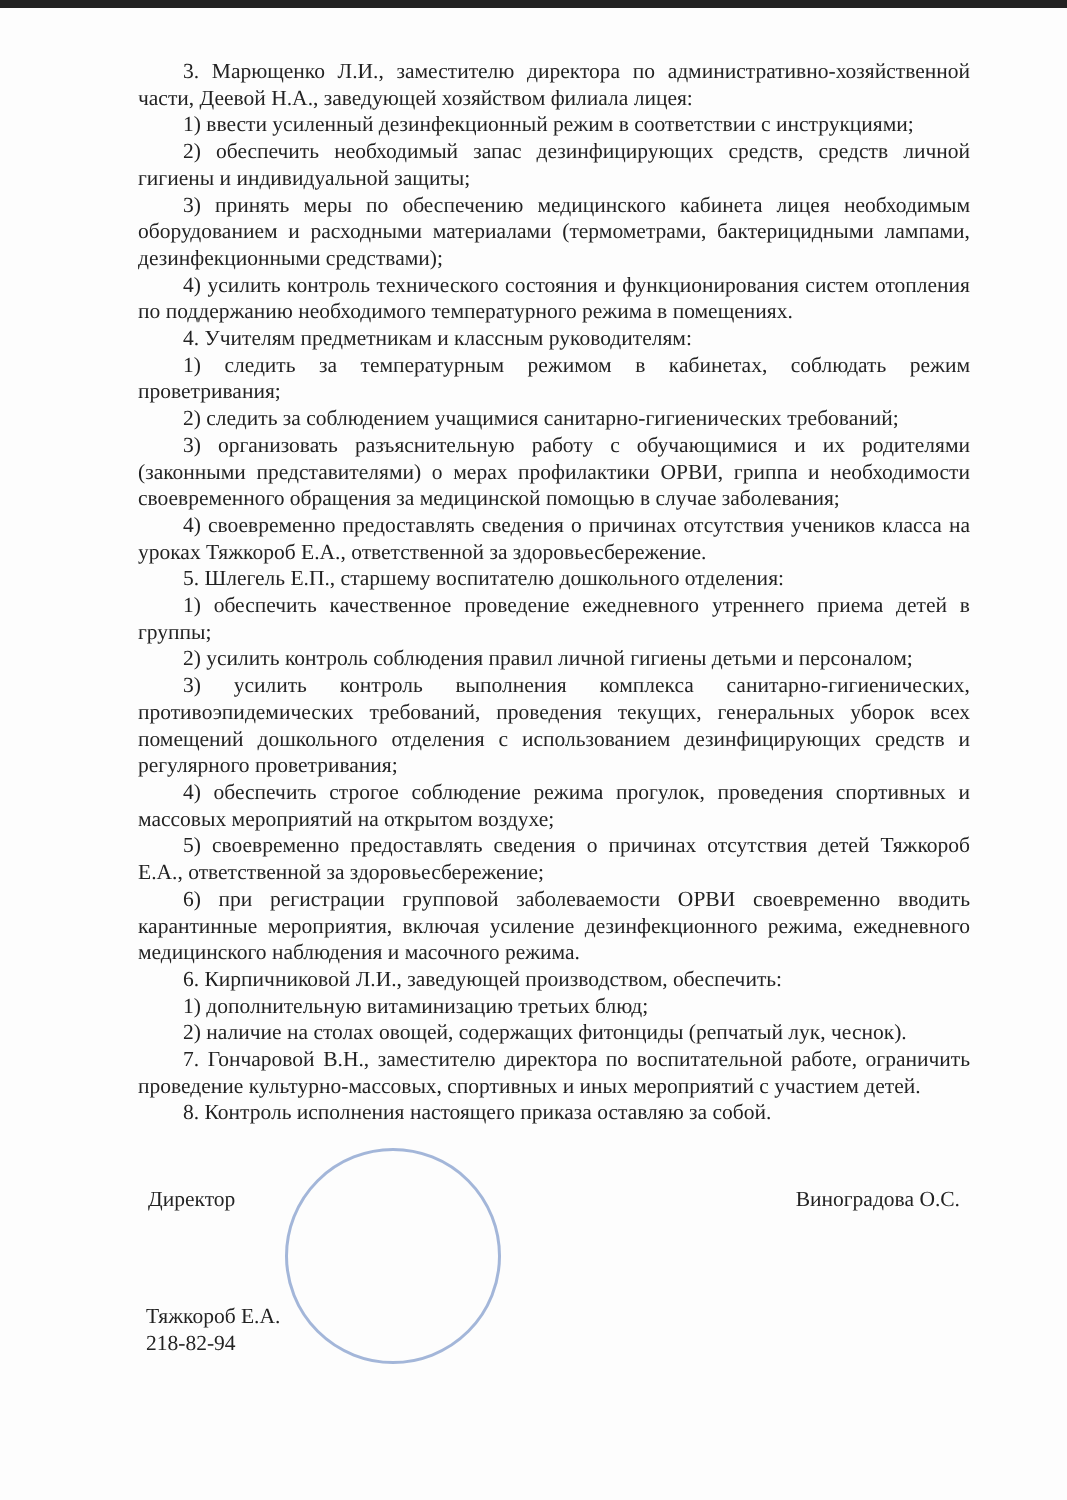3. Марющенко Л.И., заместителю директора по административно-хозяйственной части, Деевой Н.А., заведующей хозяйством филиала лицея:
1) ввести усиленный дезинфекционный режим в соответствии с инструкциями;
2) обеспечить необходимый запас дезинфицирующих средств, средств личной гигиены и индивидуальной защиты;
3) принять меры по обеспечению медицинского кабинета лицея необходимым оборудованием и расходными материалами (термометрами, бактерицидными лампами, дезинфекционными средствами);
4) усилить контроль технического состояния и функционирования систем отопления по поддержанию необходимого температурного режима в помещениях.
4. Учителям предметникам и классным руководителям:
1) следить за температурным режимом в кабинетах, соблюдать режим проветривания;
2) следить за соблюдением учащимися санитарно-гигиенических требований;
3) организовать разъяснительную работу с обучающимися и их родителями (законными представителями) о мерах профилактики ОРВИ, гриппа и необходимости своевременного обращения за медицинской помощью в случае заболевания;
4) своевременно предоставлять сведения о причинах отсутствия учеников класса на уроках Тяжкороб Е.А., ответственной за здоровьесбережение.
5. Шлегель Е.П., старшему воспитателю дошкольного отделения:
1) обеспечить качественное проведение ежедневного утреннего приема детей в группы;
2) усилить контроль соблюдения правил личной гигиены детьми и персоналом;
3) усилить контроль выполнения комплекса санитарно-гигиенических, противоэпидемических требований, проведения текущих, генеральных уборок всех помещений дошкольного отделения с использованием дезинфицирующих средств и регулярного проветривания;
4) обеспечить строгое соблюдение режима прогулок, проведения спортивных и массовых мероприятий на открытом воздухе;
5) своевременно предоставлять сведения о причинах отсутствия детей Тяжкороб Е.А., ответственной за здоровьесбережение;
6) при регистрации групповой заболеваемости ОРВИ своевременно вводить карантинные мероприятия, включая усиление дезинфекционного режима, ежедневного медицинского наблюдения и масочного режима.
6. Кирпичниковой Л.И., заведующей производством, обеспечить:
1) дополнительную витаминизацию третьих блюд;
2) наличие на столах овощей, содержащих фитонциды (репчатый лук, чеснок).
7. Гончаровой В.Н., заместителю директора по воспитательной работе, ограничить проведение культурно-массовых, спортивных и иных мероприятий с участием детей.
8. Контроль исполнения настоящего приказа оставляю за собой.
Директор Виноградова О.С.
Тяжкороб Е.А.
218-82-94